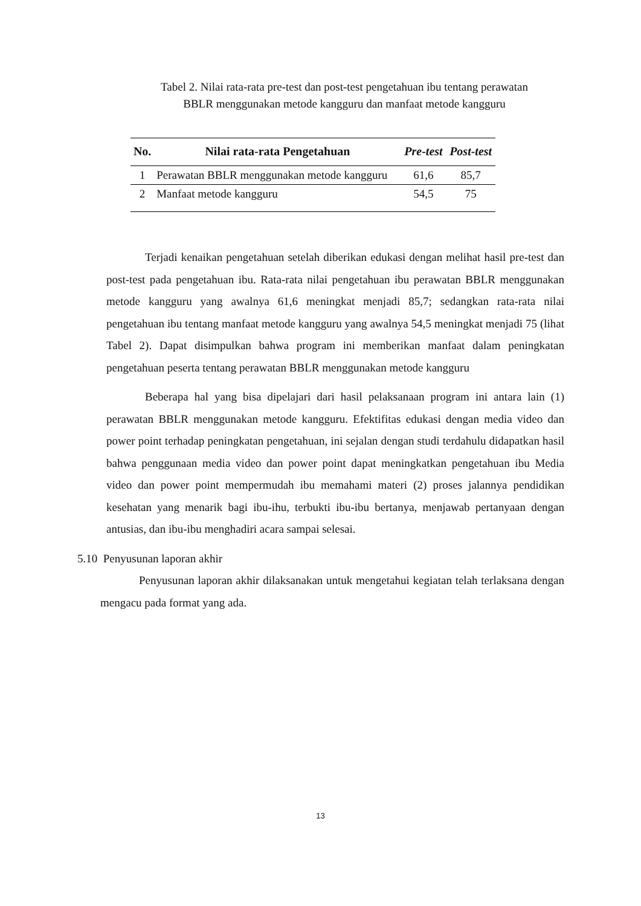Tabel 2. Nilai rata-rata pre-test dan post-test pengetahuan ibu tentang perawatan
BBLR menggunakan metode kangguru dan manfaat metode kangguru
| No. | Nilai rata-rata Pengetahuan | Pre-test | Post-test |
| --- | --- | --- | --- |
| 1 | Perawatan BBLR menggunakan metode kangguru | 61,6 | 85,7 |
| 2 | Manfaat metode kangguru | 54,5 | 75 |
Terjadi kenaikan pengetahuan setelah diberikan edukasi dengan melihat hasil pre-test dan post-test pada pengetahuan ibu. Rata-rata nilai pengetahuan ibu perawatan BBLR menggunakan metode kangguru yang awalnya 61,6 meningkat menjadi 85,7; sedangkan rata-rata nilai pengetahuan ibu tentang manfaat metode kangguru yang awalnya 54,5 meningkat menjadi 75 (lihat Tabel 2). Dapat disimpulkan bahwa program ini memberikan manfaat dalam peningkatan pengetahuan peserta tentang perawatan BBLR menggunakan metode kangguru
Beberapa hal yang bisa dipelajari dari hasil pelaksanaan program ini antara lain (1) perawatan BBLR menggunakan metode kangguru. Efektifitas edukasi dengan media video dan power point terhadap peningkatan pengetahuan, ini sejalan dengan studi terdahulu didapatkan hasil bahwa penggunaan media video dan power point dapat meningkatkan pengetahuan ibu Media video dan power point mempermudah ibu memahami materi (2) proses jalannya pendidikan kesehatan yang menarik bagi ibu-ihu, terbukti ibu-ibu bertanya, menjawab pertanyaan dengan antusias, dan ibu-ibu menghadiri acara sampai selesai.
5.10 Penyusunan laporan akhir
Penyusunan laporan akhir dilaksanakan untuk mengetahui kegiatan telah terlaksana dengan mengacu pada format yang ada.
13